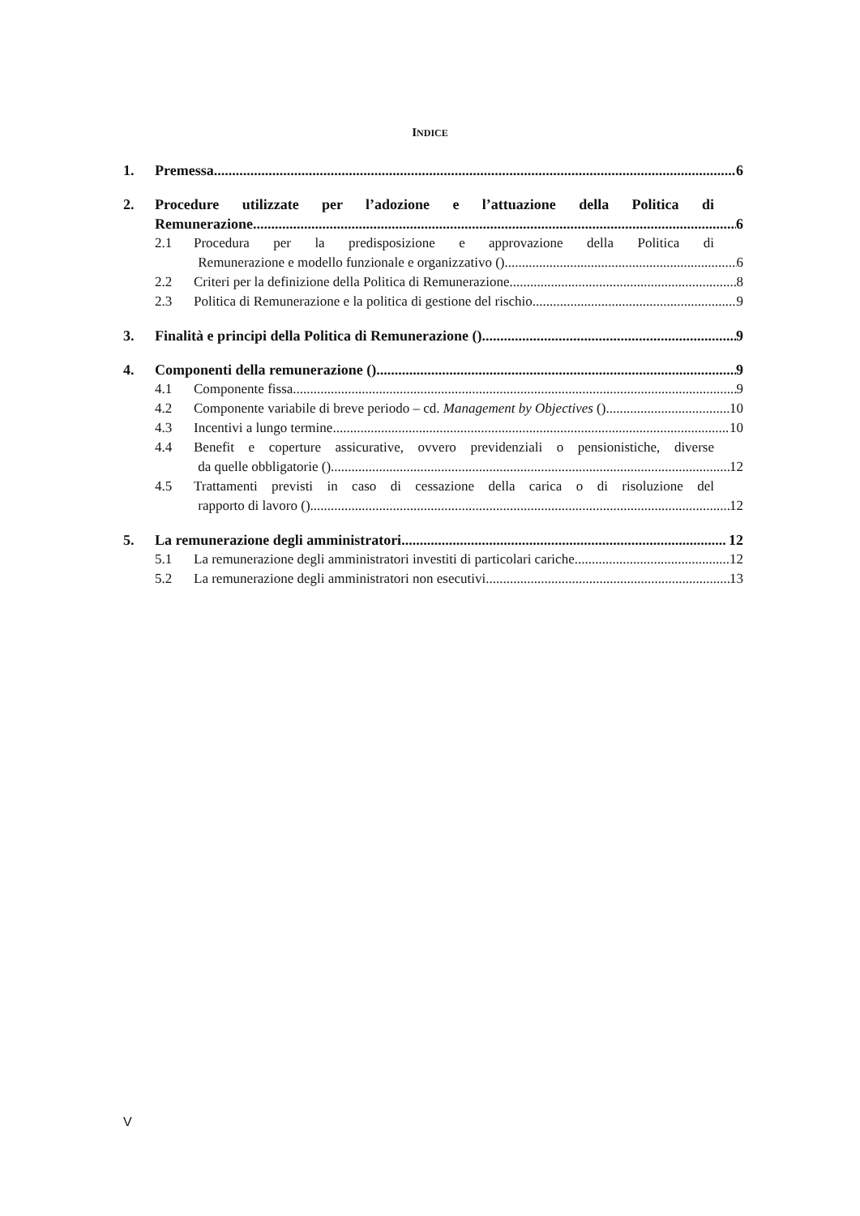INDICE
1. Premessa 6
2. Procedure utilizzate per l’adozione e l’attuazione della Politica di
Remunerazione 6
2.1 Procedura per la predisposizione e approvazione della Politica di
Remunerazione e modello funzionale e organizzativo () 6
2.2 Criteri per la definizione della Politica di Remunerazione 8
2.3 Politica di Remunerazione e la politica di gestione del rischio 9
3. Finalità e principi della Politica di Remunerazione () 9
4. Componenti della remunerazione () 9
4.1 Componente fissa 9
4.2 Componente variabile di breve periodo – cd. Management by Objectives () 10
4.3 Incentivi a lungo termine 10
4.4 Benefit e coperture assicurative, ovvero previdenziali o pensionistiche, diverse
da quelle obbligatorie () 12
4.5 Trattamenti previsti in caso di cessazione della carica o di risoluzione del
rapporto di lavoro () 12
5. La remunerazione degli amministratori 12
5.1 La remunerazione degli amministratori investiti di particolari cariche 12
5.2 La remunerazione degli amministratori non esecutivi 13
V